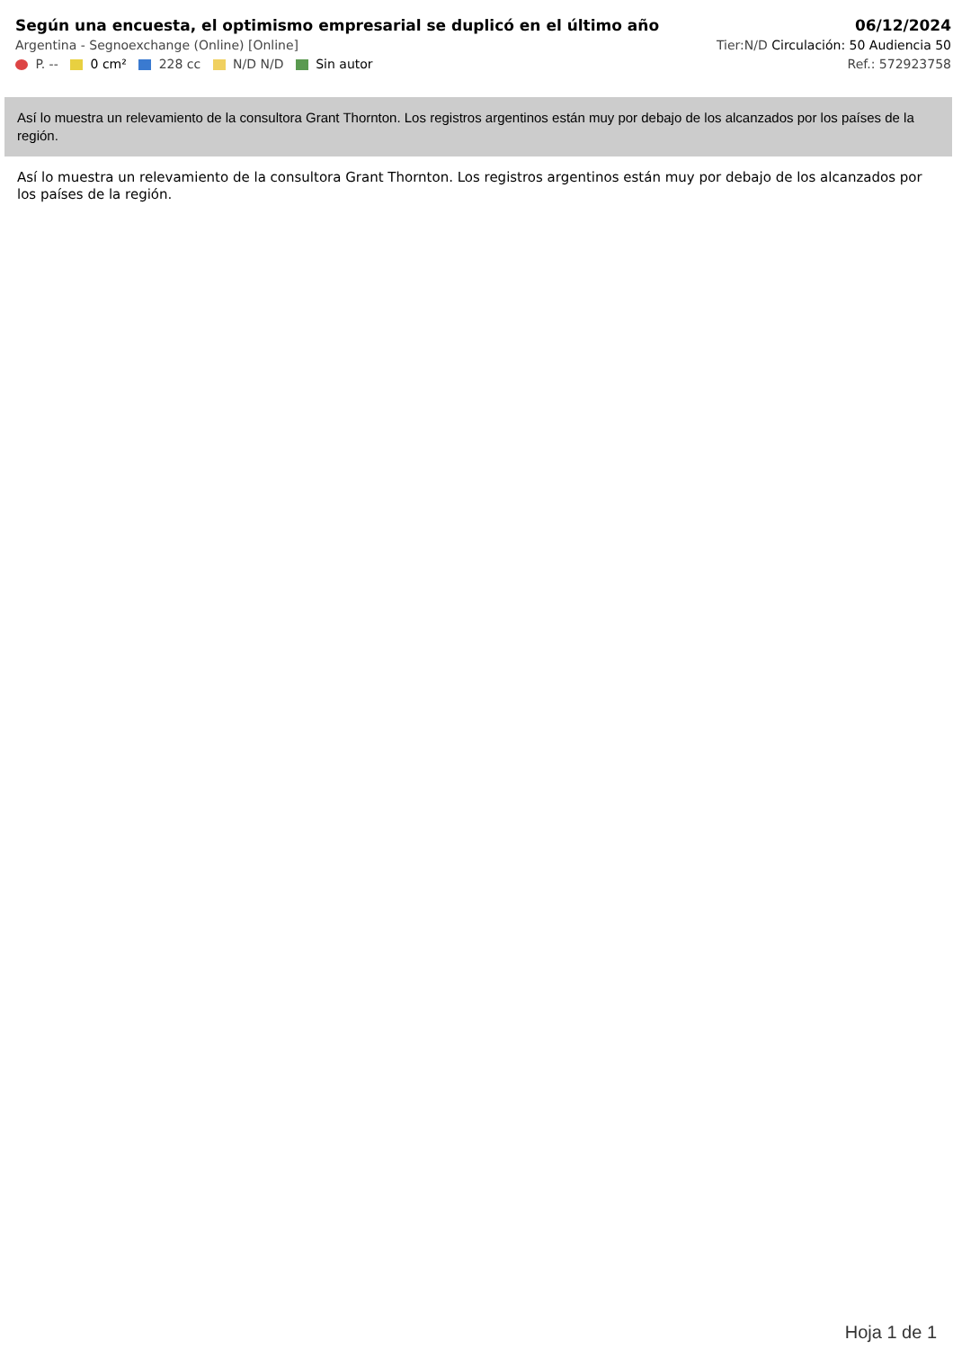Según una encuesta, el optimismo empresarial se duplicó en el último año
Argentina - Segnoexchange (Online) [Online]
P. -- 0 cm² 228 cc N/D N/D Sin autor
06/12/2024
Tier:N/D Circulación: 50 Audiencia 50
Ref.: 572923758
Así lo muestra un relevamiento de la consultora Grant Thornton. Los registros argentinos están muy por debajo de los alcanzados por los países de la región.
Así lo muestra un relevamiento de la consultora Grant Thornton. Los registros argentinos están muy por debajo de los alcanzados por los países de la región.
Hoja 1 de 1